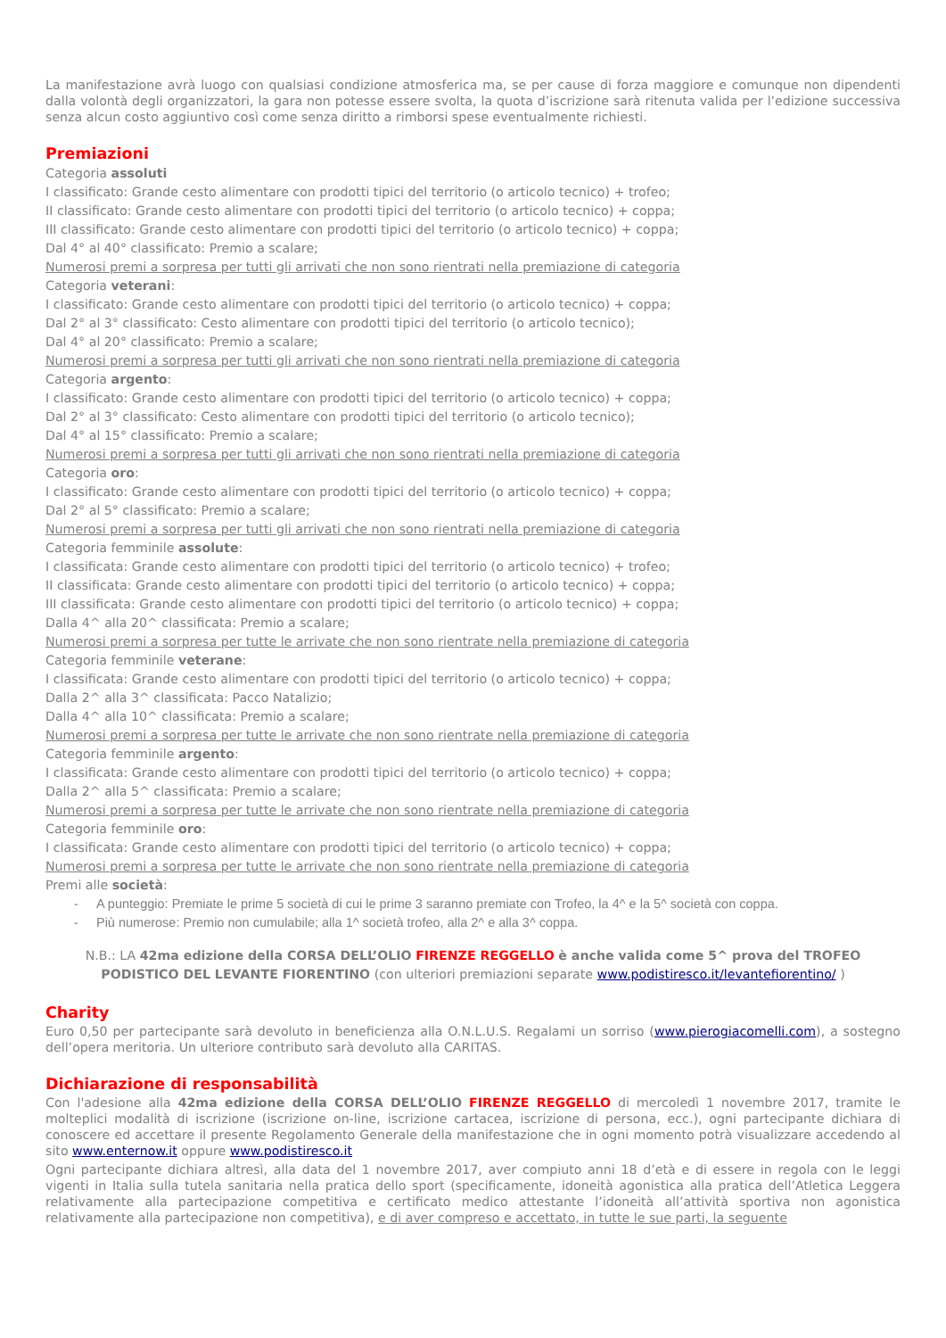La manifestazione avrà luogo con qualsiasi condizione atmosferica ma, se per cause di forza maggiore e comunque non dipendenti dalla volontà degli organizzatori, la gara non potesse essere svolta, la quota d’iscrizione sarà ritenuta valida per l’edizione successiva senza alcun costo aggiuntivo così come senza diritto a rimborsi spese eventualmente richiesti.
Premiazioni
Categoria assoluti
I classificato: Grande cesto alimentare con prodotti tipici del territorio (o articolo tecnico) + trofeo;
II classificato: Grande cesto alimentare con prodotti tipici del territorio (o articolo tecnico) + coppa;
III classificato: Grande cesto alimentare con prodotti tipici del territorio (o articolo tecnico) + coppa;
Dal 4° al 40° classificato: Premio a scalare;
Numerosi premi a sorpresa per tutti gli arrivati che non sono rientrati nella premiazione di categoria
Categoria veterani:
I classificato: Grande cesto alimentare con prodotti tipici del territorio (o articolo tecnico) + coppa;
Dal 2° al 3° classificato: Cesto alimentare con prodotti tipici del territorio (o articolo tecnico);
Dal 4° al 20° classificato: Premio a scalare;
Numerosi premi a sorpresa per tutti gli arrivati che non sono rientrati nella premiazione di categoria
Categoria argento:
I classificato: Grande cesto alimentare con prodotti tipici del territorio (o articolo tecnico) + coppa;
Dal 2° al 3° classificato: Cesto alimentare con prodotti tipici del territorio (o articolo tecnico);
Dal 4° al 15° classificato: Premio a scalare;
Numerosi premi a sorpresa per tutti gli arrivati che non sono rientrati nella premiazione di categoria
Categoria oro:
I classificato: Grande cesto alimentare con prodotti tipici del territorio (o articolo tecnico) + coppa;
Dal 2° al 5° classificato: Premio a scalare;
Numerosi premi a sorpresa per tutti gli arrivati che non sono rientrati nella premiazione di categoria
Categoria femminile assolute:
I classificata: Grande cesto alimentare con prodotti tipici del territorio (o articolo tecnico) + trofeo;
II classificata: Grande cesto alimentare con prodotti tipici del territorio (o articolo tecnico) + coppa;
III classificata: Grande cesto alimentare con prodotti tipici del territorio (o articolo tecnico) + coppa;
Dalla 4^ alla 20^ classificata: Premio a scalare;
Numerosi premi a sorpresa per tutte le arrivate che non sono rientrate nella premiazione di categoria
Categoria femminile veterane:
I classificata: Grande cesto alimentare con prodotti tipici del territorio (o articolo tecnico) + coppa;
Dalla 2^ alla 3^ classificata: Pacco Natalizio;
Dalla 4^ alla 10^ classificata: Premio a scalare;
Numerosi premi a sorpresa per tutte le arrivate che non sono rientrate nella premiazione di categoria
Categoria femminile argento:
I classificata: Grande cesto alimentare con prodotti tipici del territorio (o articolo tecnico) + coppa;
Dalla 2^ alla 5^ classificata: Premio a scalare;
Numerosi premi a sorpresa per tutte le arrivate che non sono rientrate nella premiazione di categoria
Categoria femminile oro:
I classificata: Grande cesto alimentare con prodotti tipici del territorio (o articolo tecnico) + coppa;
Numerosi premi a sorpresa per tutte le arrivate che non sono rientrate nella premiazione di categoria
Premi alle società:
- A punteggio: Premiate le prime 5 società di cui le prime 3 saranno premiate con Trofeo, la 4^ e la 5^ società con coppa.
- Più numerose: Premio non cumulabile; alla 1^ società trofeo, alla 2^ e alla 3^ coppa.
N.B.: LA 42ma edizione della CORSA DELL’OLIO FIRENZE REGGELLO è anche valida come 5^ prova del TROFEO PODISTICO DEL LEVANTE FIORENTINO (con ulteriori premiazioni separate www.podistiresco.it/levantefiorentino/ )
Charity
Euro 0,50 per partecipante sarà devoluto in beneficienza alla O.N.L.U.S. Regalami un sorriso (www.pierogiacomelli.com), a sostegno dell’opera meritoria. Un ulteriore contributo sarà devoluto alla CARITAS.
Dichiarazione di responsabilità
Con l'adesione alla 42ma edizione della CORSA DELL’OLIO FIRENZE REGGELLO di mercoledì 1 novembre 2017, tramite le molteplici modalità di iscrizione (iscrizione on-line, iscrizione cartacea, iscrizione di persona, ecc.), ogni partecipante dichiara di conoscere ed accettare il presente Regolamento Generale della manifestazione che in ogni momento potrà visualizzare accedendo al sito www.enternow.it oppure www.podistiresco.it
Ogni partecipante dichiara altresì, alla data del 1 novembre 2017, aver compiuto anni 18 d’età e di essere in regola con le leggi vigenti in Italia sulla tutela sanitaria nella pratica dello sport (specificamente, idoneità agonistica alla pratica dell’Atletica Leggera relativamente alla partecipazione competitiva e certificato medico attestante l’idoneità all’attività sportiva non agonistica relativamente alla partecipazione non competitiva), e di aver compreso e accettato, in tutte le sue parti, la seguente